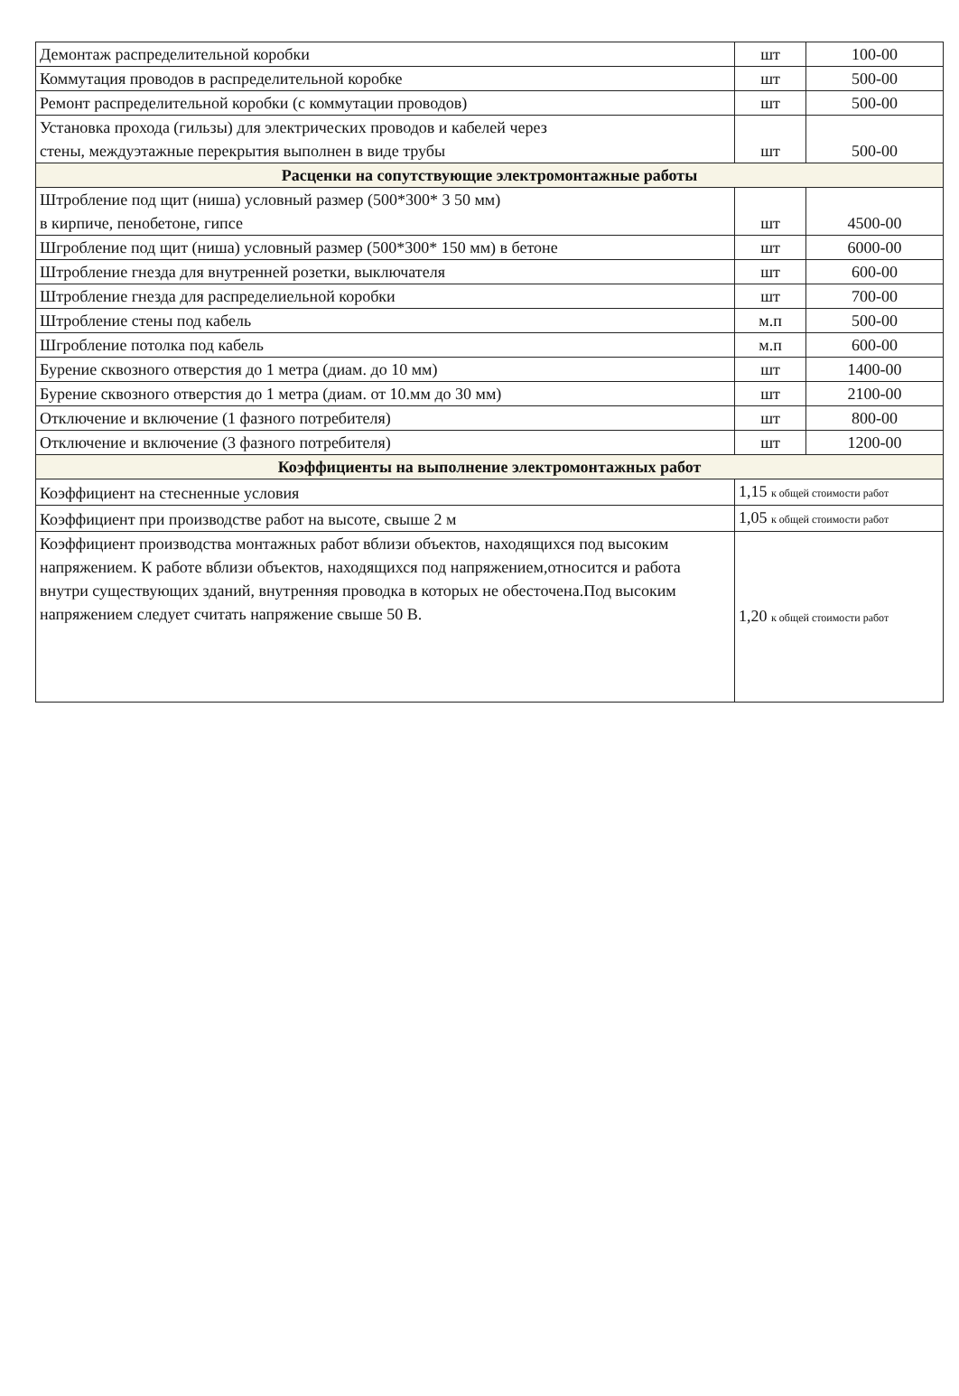| Демонтаж распределительной коробки | шт | 100-00 |
| Коммутация проводов в распределительной коробке | шт | 500-00 |
| Ремонт распределительной коробки (с коммутации проводов) | шт | 500-00 |
| Установка прохода (гильзы) для электрических проводов и кабелей через стены, междуэтажные перекрытия выполнен в виде трубы | шт | 500-00 |
| Расценки на сопутствующие электромонтажные работы | | |
| Штробление под щит (ниша) условный размер (500*300* 3 50 мм) в кирпиче, пенобетоне, гипсе | шт | 4500-00 |
| Шгробление под щит (ниша) условный размер (500*300* 150 мм) в бетоне | шт | 6000-00 |
| Штробление гнезда для внутренней розетки, выключателя | шт | 600-00 |
| Штробление гнезда для распределиельной коробки | шт | 700-00 |
| Штробление стены под кабель | м.п | 500-00 |
| Шгробление потолка под кабель | м.п | 600-00 |
| Бурение сквозного отверстия до 1 метра (диам. до 10 мм) | шт | 1400-00 |
| Бурение сквозного отверстия до 1 метра (диам. от 10.мм до 30 мм) | шт | 2100-00 |
| Отключение и включение (1 фазного потребителя) | шт | 800-00 |
| Отключение и включение (3 фазного потребителя) | шт | 1200-00 |
| Коэффициенты на выполнение электромонтажных работ | | |
| Коэффициент на стесненные условия | 1,15 к общей стоимости работ | |
| Коэффициент при производстве работ на высоте, свыше 2 м | 1,05 к общей стоимости работ | |
| Коэффициент производства монтажных работ вблизи объектов, находящихся под высоким напряжением. К работе вблизи объектов, находящихся под напряжением,относится и работа внутри существующих зданий, внутренняя проводка в которых не обесточена.Под высоким напряжением следует считать напряжение свыше 50 В. | 1,20 к общей стоимости работ | |